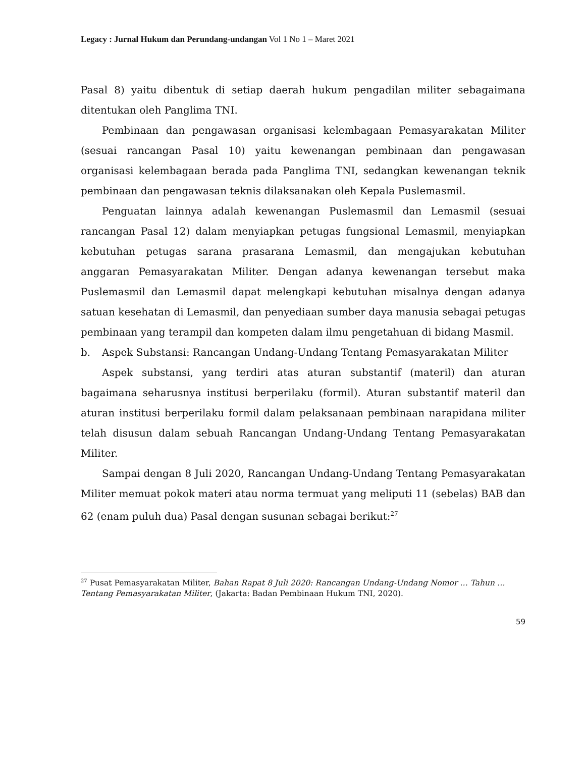Legacy : Jurnal Hukum dan Perundang-undangan Vol 1 No 1 – Maret 2021
Pasal 8) yaitu dibentuk di setiap daerah hukum pengadilan militer sebagaimana ditentukan oleh Panglima TNI.
Pembinaan dan pengawasan organisasi kelembagaan Pemasyarakatan Militer (sesuai rancangan Pasal 10) yaitu kewenangan pembinaan dan pengawasan organisasi kelembagaan berada pada Panglima TNI, sedangkan kewenangan teknik pembinaan dan pengawasan teknis dilaksanakan oleh Kepala Puslemasmil.
Penguatan lainnya adalah kewenangan Puslemasmil dan Lemasmil (sesuai rancangan Pasal 12) dalam menyiapkan petugas fungsional Lemasmil, menyiapkan kebutuhan petugas sarana prasarana Lemasmil, dan mengajukan kebutuhan anggaran Pemasyarakatan Militer. Dengan adanya kewenangan tersebut maka Puslemasmil dan Lemasmil dapat melengkapi kebutuhan misalnya dengan adanya satuan kesehatan di Lemasmil, dan penyediaan sumber daya manusia sebagai petugas pembinaan yang terampil dan kompeten dalam ilmu pengetahuan di bidang Masmil.
b. Aspek Substansi: Rancangan Undang-Undang Tentang Pemasyarakatan Militer
Aspek substansi, yang terdiri atas aturan substantif (materil) dan aturan bagaimana seharusnya institusi berperilaku (formil). Aturan substantif materil dan aturan institusi berperilaku formil dalam pelaksanaan pembinaan narapidana militer telah disusun dalam sebuah Rancangan Undang-Undang Tentang Pemasyarakatan Militer.
Sampai dengan 8 Juli 2020, Rancangan Undang-Undang Tentang Pemasyarakatan Militer memuat pokok materi atau norma termuat yang meliputi 11 (sebelas) BAB dan 62 (enam puluh dua) Pasal dengan susunan sebagai berikut:<sup>27</sup>
<sup>27</sup> Pusat Pemasyarakatan Militer, Bahan Rapat 8 Juli 2020: Rancangan Undang-Undang Nomor … Tahun … Tentang Pemasyarakatan Militer, (Jakarta: Badan Pembinaan Hukum TNI, 2020).
59